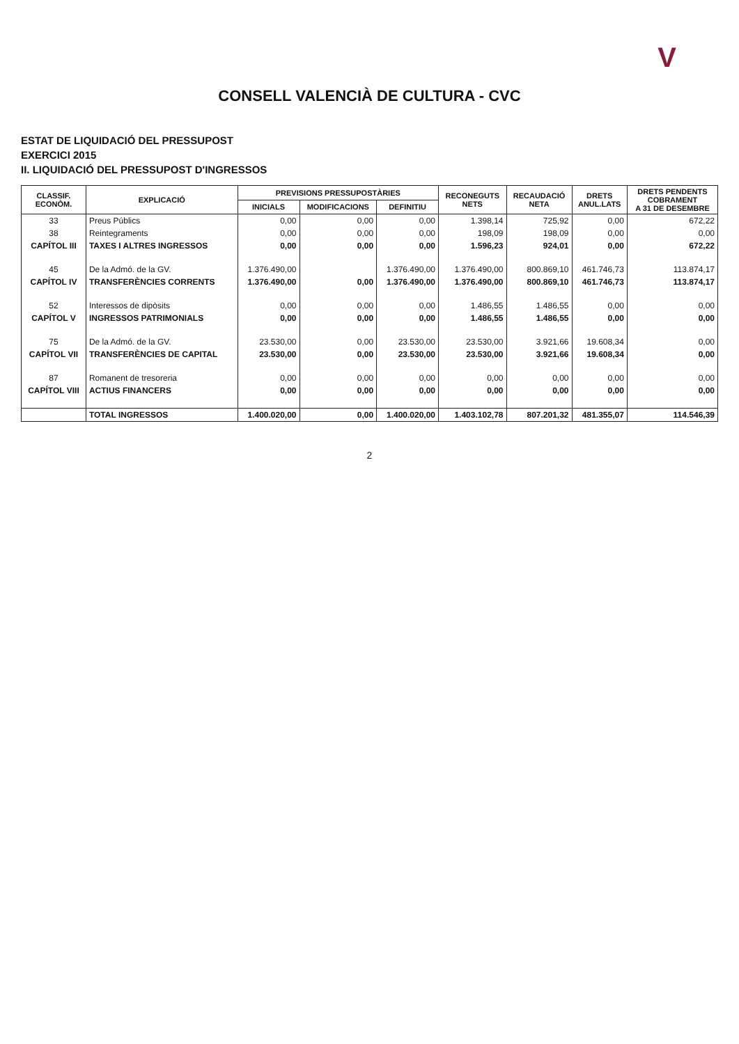V
CONSELL VALENCIÀ DE CULTURA - CVC
ESTAT DE LIQUIDACIÓ DEL PRESSUPOST
EXERCICI 2015
II. LIQUIDACIÓ DEL PRESSUPOST D'INGRESSOS
| CLASSIF. ECONÒM. | EXPLICACIÓ | PREVISIONS PRESSUPOSTÀRIES | | | RECONEGUTS NETS | RECAUDACIÓ NETA | DRETS ANUL.LATS | DRETS PENDENTS COBRAMENT A 31 DE DESEMBRE |
| --- | --- | --- | --- | --- | --- | --- | --- | --- |
| | | INICIALS | MODIFICACIONS | DEFINITIU | | | | |
| 33 | Preus Públics | 0,00 | 0,00 | 0,00 | 1.398,14 | 725,92 | 0,00 | 672,22 |
| 38 | Reintegraments | 0,00 | 0,00 | 0,00 | 198,09 | 198,09 | 0,00 | 0,00 |
| CAPÍTOL III | TAXES I ALTRES INGRESSOS | 0,00 | 0,00 | 0,00 | 1.596,23 | 924,01 | 0,00 | 672,22 |
| 45 | De la Admó. de la GV. | 1.376.490,00 | | 1.376.490,00 | 1.376.490,00 | 800.869,10 | 461.746,73 | 113.874,17 |
| CAPÍTOL IV | TRANSFERÈNCIES CORRENTS | 1.376.490,00 | 0,00 | 1.376.490,00 | 1.376.490,00 | 800.869,10 | 461.746,73 | 113.874,17 |
| 52 | Interessos de dipòsits | 0,00 | 0,00 | 0,00 | 1.486,55 | 1.486,55 | 0,00 | 0,00 |
| CAPÍTOL V | INGRESSOS PATRIMONIALS | 0,00 | 0,00 | 0,00 | 1.486,55 | 1.486,55 | 0,00 | 0,00 |
| 75 | De la Admó. de la GV. | 23.530,00 | 0,00 | 23.530,00 | 23.530,00 | 3.921,66 | 19.608,34 | 0,00 |
| CAPÍTOL VII | TRANSFERÈNCIES DE CAPITAL | 23.530,00 | 0,00 | 23.530,00 | 23.530,00 | 3.921,66 | 19.608,34 | 0,00 |
| 87 | Romanent de tresoreria | 0,00 | 0,00 | 0,00 | 0,00 | 0,00 | 0,00 | 0,00 |
| CAPÍTOL VIII | ACTIUS FINANCERS | 0,00 | 0,00 | 0,00 | 0,00 | 0,00 | 0,00 | 0,00 |
| | TOTAL INGRESSOS | 1.400.020,00 | 0,00 | 1.400.020,00 | 1.403.102,78 | 807.201,32 | 481.355,07 | 114.546,39 |
2